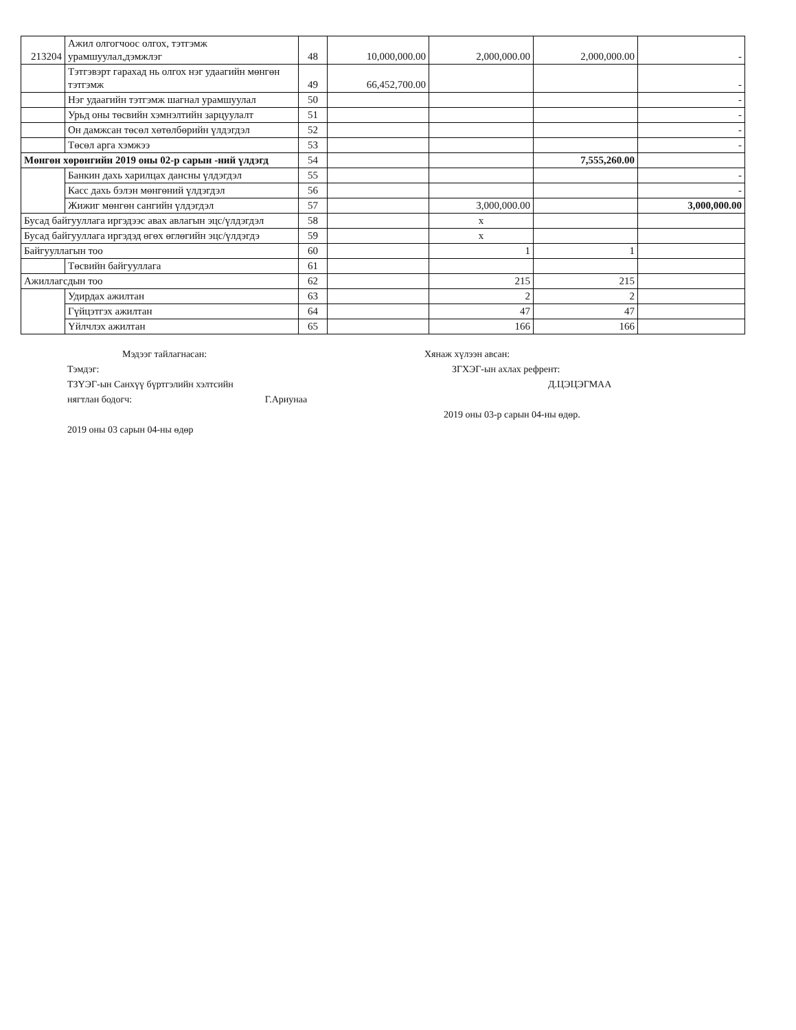| 213204 | Ажил олгогчоос олгох, тэтгэмж урамшуулал,дэмжлэг | 48 | 10,000,000.00 | 2,000,000.00 | 2,000,000.00 | - |
| | Тэтгэвэрт гарахад нь олгох нэг удаагийн мөнгөн тэтгэмж | 49 | 66,452,700.00 | | | - |
| | Нэг удаагийн тэтгэмж шагнал урамшуулал | 50 | | | | - |
| | Урьд оны төсвийн хэмнэлтийн зарцуулалт | 51 | | | | - |
| | Он дамжсан төсөл хөтөлбөрийн үлдэгдэл | 52 | | | | - |
| | Төсөл арга хэмжээ | 53 | | | | - |
| Мөнгөн хөрөнгийн 2019 оны 02-р сарын -ний үлдэгд | | 54 | | | 7,555,260.00 | |
| | Банкин дахь харилцах дансны үлдэгдэл | 55 | | | | - |
| | Касс дахь бэлэн мөнгөний үлдэгдэл | 56 | | | | - |
| | Жижиг мөнгөн сангийн үлдэгдэл | 57 | | 3,000,000.00 | | 3,000,000.00 |
| Бусад байгууллага иргэдээс авах авлагын эцс/үлдэгдэл | | 58 | | x | | |
| Бусад байгууллага иргэдэд өгөх өглөгийн эцс/үлдэгдэ | | 59 | | x | | |
| Байгууллагын тоо | | 60 | | 1 | 1 | |
| | Төсвийн байгууллага | 61 | | | | |
| Ажиллагсдын тоо | | 62 | | 215 | 215 | |
| | Удирдах ажилтан | 63 | | 2 | 2 | |
| | Гүйцэтгэх ажилтан | 64 | | 47 | 47 | |
| | Үйлчлэх ажилтан | 65 | | 166 | 166 | |
Мэдээг тайлагнасан:
Тэмдэг:
ТЗҮЭГ-ын Санхүү бүртгэлийн хэлтсийн
нягтлан бодогч: Г.Ариунаа
2019 оны 03 сарын 04-ны өдөр
Хянаж хүлээн авсан:
ЗГХЭГ-ын ахлах рефрент:
Д.ЦЭЦЭГМАА
2019 оны 03-р сарын 04-ны өдөр.